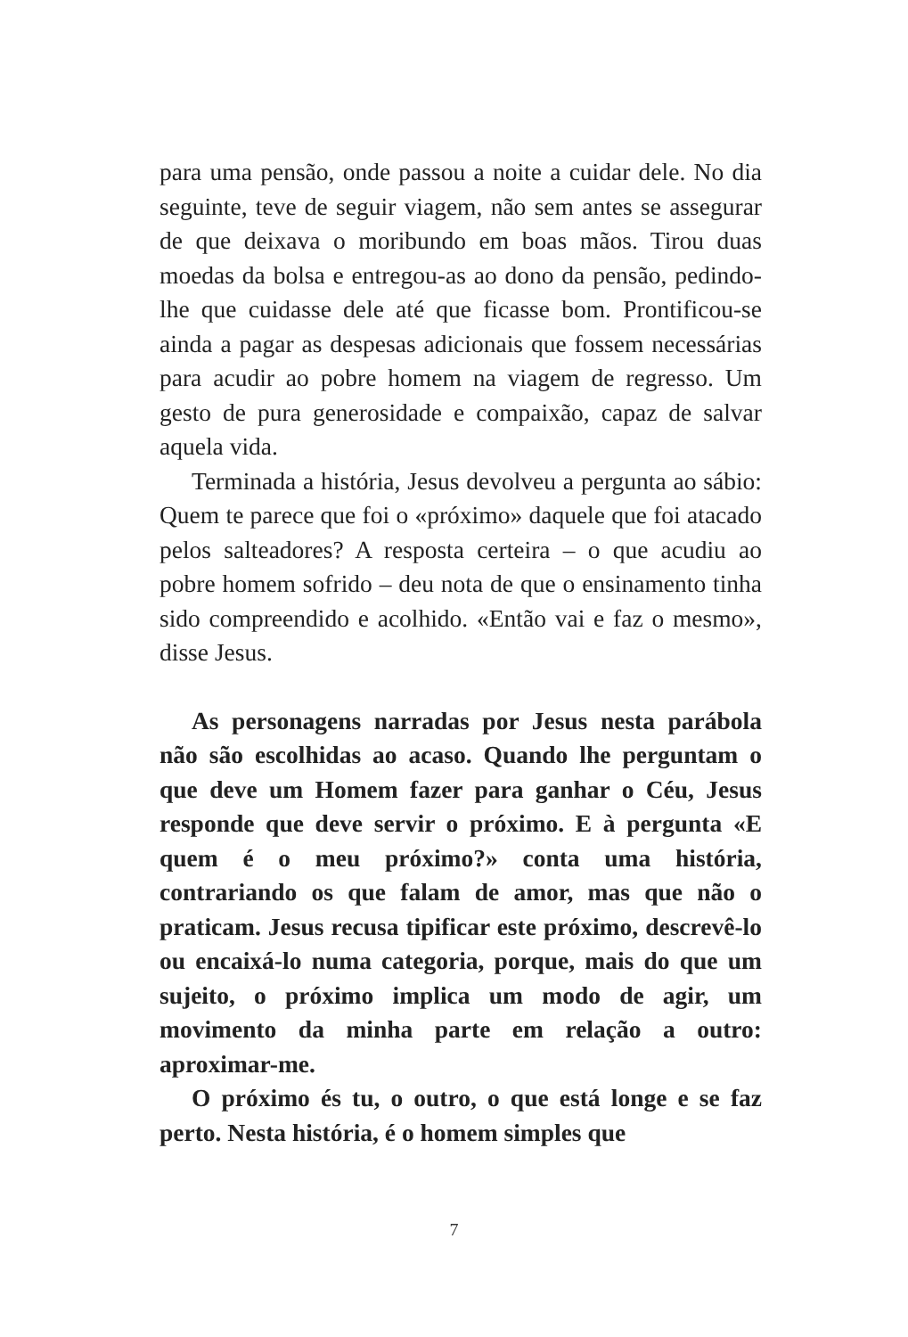para uma pensão, onde passou a noite a cuidar dele. No dia seguinte, teve de seguir viagem, não sem antes se assegurar de que deixava o moribundo em boas mãos. Tirou duas moedas da bolsa e entregou-as ao dono da pensão, pedindo-lhe que cuidasse dele até que ficasse bom. Prontificou-se ainda a pagar as despesas adicionais que fossem necessárias para acudir ao pobre homem na viagem de regresso. Um gesto de pura generosidade e compaixão, capaz de salvar aquela vida.
Terminada a história, Jesus devolveu a pergunta ao sábio: Quem te parece que foi o «próximo» daquele que foi atacado pelos salteadores? A resposta certeira – o que acudiu ao pobre homem sofrido – deu nota de que o ensinamento tinha sido compreendido e acolhido. «Então vai e faz o mesmo», disse Jesus.
As personagens narradas por Jesus nesta parábola não são escolhidas ao acaso. Quando lhe perguntam o que deve um Homem fazer para ganhar o Céu, Jesus responde que deve servir o próximo. E à pergunta «E quem é o meu próximo?» conta uma história, contrariando os que falam de amor, mas que não o praticam. Jesus recusa tipificar este próximo, descrevê-lo ou encaixá-lo numa categoria, porque, mais do que um sujeito, o próximo implica um modo de agir, um movimento da minha parte em relação a outro: aproximar-me.
O próximo és tu, o outro, o que está longe e se faz perto. Nesta história, é o homem simples que
7